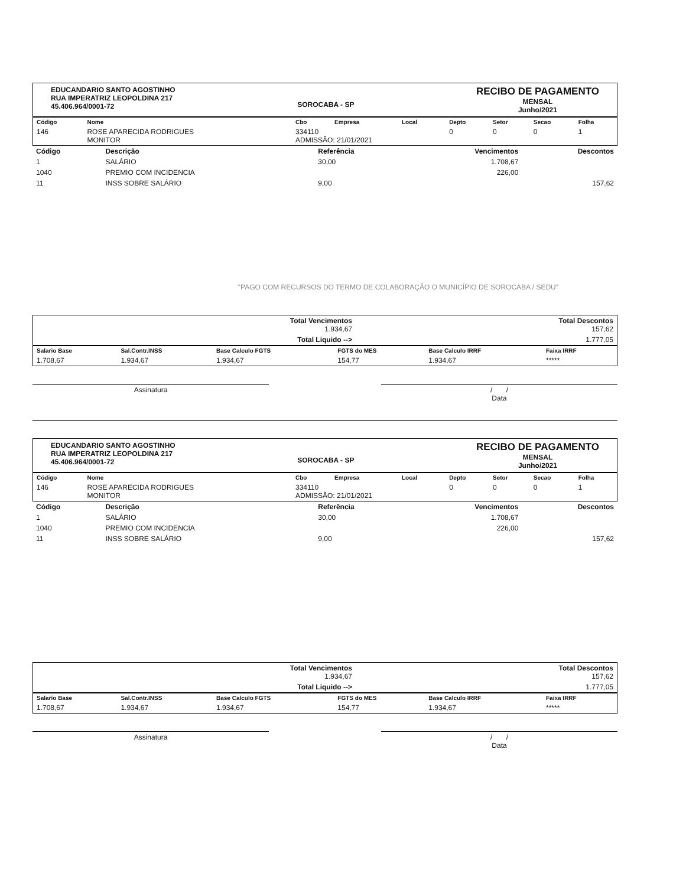EDUCANDARIO SANTO AGOSTINHO
RUA IMPERATRIZ LEOPOLDINA 217
45.406.964/0001-72
SOROCABA - SP
RECIBO DE PAGAMENTO
MENSAL
Junho/2021
| Código | Nome | Cbo | Empresa | Local | Depto | Setor | Secao | Folha |
| --- | --- | --- | --- | --- | --- | --- | --- | --- |
| 146 | ROSE APARECIDA RODRIGUES MONITOR | 334110 ADMISSÃO: 21/01/2021 | | | 0 | 0 | 0 | 1 |
| Código | Descrição | Referência | Vencimentos | Descontos |
| --- | --- | --- | --- | --- |
| 1 | SALÁRIO | 30,00 | 1.708,67 | |
| 1040 | PREMIO COM INCIDENCIA | | 226,00 | |
| 11 | INSS SOBRE SALÁRIO | 9,00 | | 157,62 |
"PAGO COM RECURSOS DO TERMO DE COLABORAÇÃO O MUNICÍPIO DE SOROCABA / SEDU"
| | Total Vencimentos 1.934,67 | Total Descontos 157,62 |
| | Total Liquido --> | 1.777,05 |
| Salario Base | Sal.Contr.INSS | Base Calculo FGTS | FGTS do MES | Base Calculo IRRF | Faixa IRRF |
| --- | --- | --- | --- | --- | --- |
| 1.708,67 | 1.934,67 | 1.934,67 | 154,77 | 1.934,67 | ***** |
Assinatura / /
Data
EDUCANDARIO SANTO AGOSTINHO
RUA IMPERATRIZ LEOPOLDINA 217
45.406.964/0001-72
SOROCABA - SP
RECIBO DE PAGAMENTO
MENSAL
Junho/2021
| Código | Nome | Cbo | Empresa | Local | Depto | Setor | Secao | Folha |
| --- | --- | --- | --- | --- | --- | --- | --- | --- |
| 146 | ROSE APARECIDA RODRIGUES MONITOR | 334110 ADMISSÃO: 21/01/2021 | | | 0 | 0 | 0 | 1 |
| Código | Descrição | Referência | Vencimentos | Descontos |
| --- | --- | --- | --- | --- |
| 1 | SALÁRIO | 30,00 | 1.708,67 | |
| 1040 | PREMIO COM INCIDENCIA | | 226,00 | |
| 11 | INSS SOBRE SALÁRIO | 9,00 | | 157,62 |
| | Total Vencimentos 1.934,67 | Total Descontos 157,62 |
| | Total Liquido --> | 1.777,05 |
| Salario Base | Sal.Contr.INSS | Base Calculo FGTS | FGTS do MES | Base Calculo IRRF | Faixa IRRF |
| --- | --- | --- | --- | --- | --- |
| 1.708,67 | 1.934,67 | 1.934,67 | 154,77 | 1.934,67 | ***** |
Assinatura / /
Data